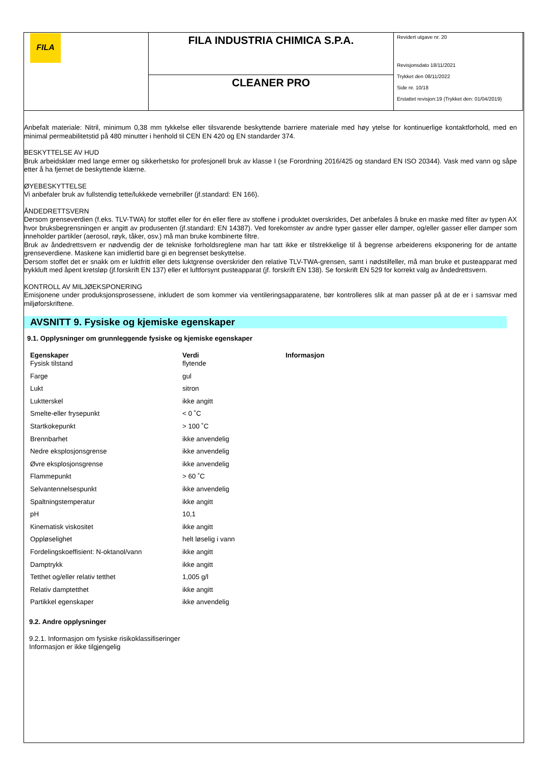| FILA | FILA INDUSTRIA CHIMICA S.P.A. | Revidert utgave nr. 20 Revisjonsdato 18/11/2021 Trykket den 08/11/2022 Side nr. 10/18 Erstattet revisjon:19 (Trykket den: 01/04/2019) |
| | CLEANER PRO | |
Anbefalt materiale: Nitril, minimum 0,38 mm tykkelse eller tilsvarende beskyttende barriere materiale med høy ytelse for kontinuerlige kontaktforhold, med en minimal permeabilitetstid på 480 minutter i henhold til CEN EN 420 og EN standarder 374.
BESKYTTELSE AV HUD
Bruk arbeidsklær med lange ermer og sikkerhetsko for profesjonell bruk av klasse I (se Forordning 2016/425 og standard EN ISO 20344). Vask med vann og såpe etter å ha fjernet de beskyttende klærne.
ØYEBESKYTTELSE
Vi anbefaler bruk av fullstendig tette/lukkede vernebriller (jf.standard: EN 166).
ÅNDEDRETTSVERN
Dersom grenseverdien (f.eks. TLV-TWA) for stoffet eller for én eller flere av stoffene i produktet overskrides, Det anbefales å bruke en maske med filter av typen AX hvor bruksbegrensningen er angitt av produsenten (jf.standard: EN 14387). Ved forekomster av andre typer gasser eller damper, og/eller gasser eller damper som inneholder partikler (aerosol, røyk, tåker, osv.) må man bruke kombinerte filtre.
Bruk av åndedrettsvern er nødvendig der de tekniske forholdsreglene man har tatt ikke er tilstrekkelige til å begrense arbeiderens eksponering for de antatte grenseverdiene. Maskene kan imidlertid bare gi en begrenset beskyttelse.
Dersom stoffet det er snakk om er luktfritt eller dets luktgrense overskrider den relative TLV-TWA-grensen, samt i nødstilfeller, må man bruke et pusteapparat med trykkluft med åpent kretsløp (jf.forskrift EN 137) eller et luftforsynt pusteapparat (jf. forskrift EN 138). Se forskrift EN 529 for korrekt valg av åndedrettsvern.
KONTROLL AV MILJØEKSPONERING
Emisjonene under produksjonsprosessene, inkludert de som kommer via ventileringsapparatene, bør kontrolleres slik at man passer på at de er i samsvar med miljøforskriftene.
AVSNITT 9. Fysiske og kjemiske egenskaper
9.1. Opplysninger om grunnleggende fysiske og kjemiske egenskaper
| Egenskaper | Verdi | Informasjon |
| --- | --- | --- |
| Fysisk tilstand | flytende | |
| Farge | gul | |
| Lukt | sitron | |
| Luktterskel | ikke angitt | |
| Smelte-eller frysepunkt | < 0 ˚C | |
| Startkokepunkt | > 100 ˚C | |
| Brennbarhet | ikke anvendelig | |
| Nedre eksplosjonsgrense | ikke anvendelig | |
| Øvre eksplosjonsgrense | ikke anvendelig | |
| Flammepunkt | > 60 ˚C | |
| Selvantennelsespunkt | ikke anvendelig | |
| Spaltningstemperatur | ikke angitt | |
| pH | 10,1 | |
| Kinematisk viskositet | ikke angitt | |
| Oppløselighet | helt løselig i vann | |
| Fordelingskoeffisient: N-oktanol/vann | ikke angitt | |
| Damptrykk | ikke angitt | |
| Tetthet og/eller relativ tetthet | 1,005 g/l | |
| Relativ damptetthet | ikke angitt | |
| Partikkel egenskaper | ikke anvendelig | |
9.2. Andre opplysninger
9.2.1. Informasjon om fysiske risikoklassifiseringer
Informasjon er ikke tilgjengelig